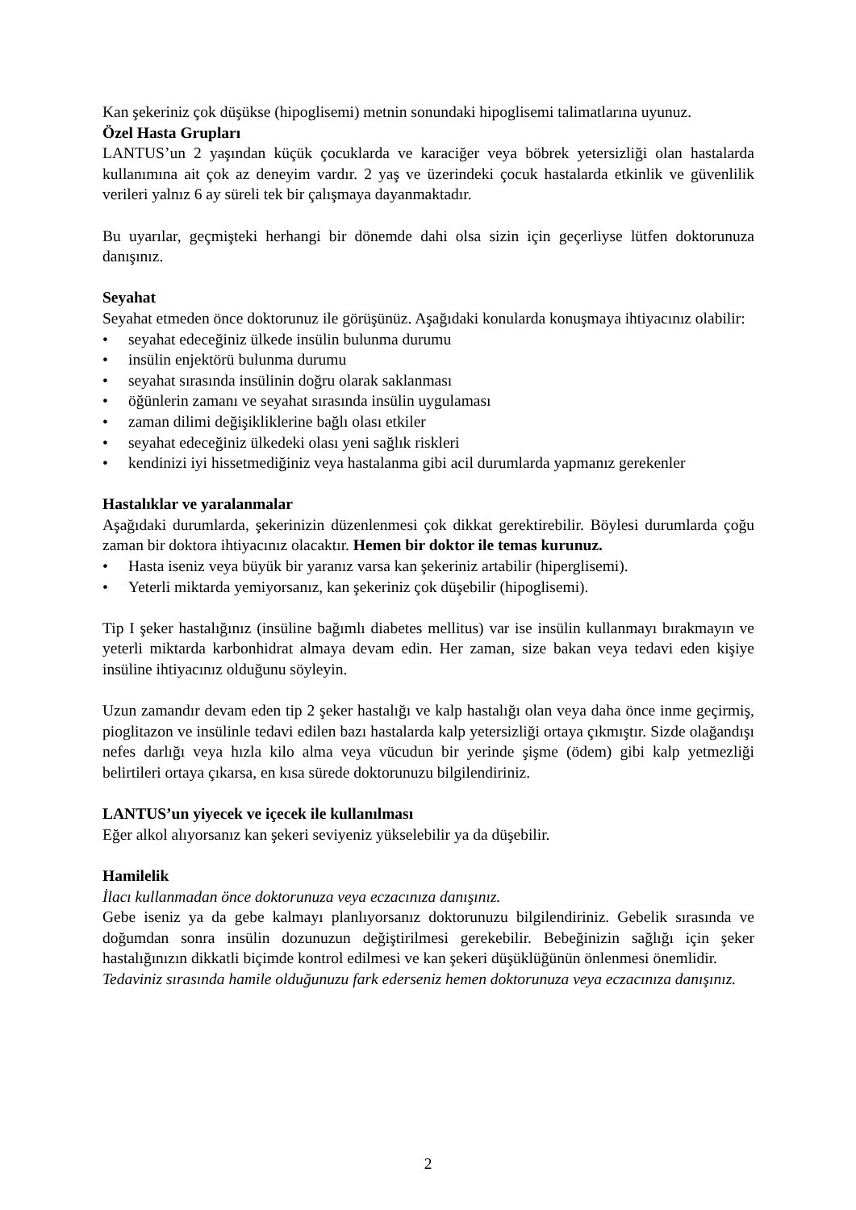Kan şekeriniz çok düşükse (hipoglisemi) metnin sonundaki hipoglisemi talimatlarına uyunuz.
Özel Hasta Grupları
LANTUS’un 2 yaşından küçük çocuklarda ve karaciğer veya böbrek yetersizliği olan hastalarda kullanımına ait çok az deneyim vardır. 2 yaş ve üzerindeki çocuk hastalarda etkinlik ve güvenlilik verileri yalnız 6 ay süreli tek bir çalışmaya dayanmaktadır.
Bu uyarılar, geçmişteki herhangi bir dönemde dahi olsa sizin için geçerliyse lütfen doktorunuza danışınız.
Seyahat
Seyahat etmeden önce doktorunuz ile görüşünüz. Aşağıdaki konularda konuşmaya ihtiyacınız olabilir:
• seyahat edeceğiniz ülkede insülin bulunma durumu
• insülin enjektörü bulunma durumu
• seyahat sırasında insülinin doğru olarak saklanması
• öğünlerin zamanı ve seyahat sırasında insülin uygulaması
• zaman dilimi değişikliklerine bağlı olası etkiler
• seyahat edeceğiniz ülkedeki olası yeni sağlık riskleri
• kendinizi iyi hissetmediğiniz veya hastalanma gibi acil durumlarda yapmanız gerekenler
Hastalıklar ve yaralanmalar
Aşağıdaki durumlarda, şekerinizin düzenlenmesi çok dikkat gerektirebilir. Böylesi durumlarda çoğu zaman bir doktora ihtiyacınız olacaktır. Hemen bir doktor ile temas kurunuz.
• Hasta iseniz veya büyük bir yaranız varsa kan şekeriniz artabilir (hiperglisemi).
• Yeterli miktarda yemiyorsanız, kan şekeriniz çok düşebilir (hipoglisemi).
Tip I şeker hastalığınız (insüline bağımlı diabetes mellitus) var ise insülin kullanmayı bırakmayın ve yeterli miktarda karbonhidrat almaya devam edin. Her zaman, size bakan veya tedavi eden kişiye insüline ihtiyacınız olduğunu söyleyin.
Uzun zamandır devam eden tip 2 şeker hastalığı ve kalp hastalığı olan veya daha önce inme geçirmiş, pioglitazon ve insülinle tedavi edilen bazı hastalarda kalp yetersizliği ortaya çıkmıştır. Sizde olağandışı nefes darlığı veya hızla kilo alma veya vücudun bir yerinde şişme (ödem) gibi kalp yetmezliği belirtileri ortaya çıkarsa, en kısa sürede doktorunuzu bilgilendiriniz.
LANTUS’un yiyecek ve içecek ile kullanılması
Eğer alkol alıyorsanız kan şekeri seviyeniz yükselebilir ya da düşebilir.
Hamilelik
İlacı kullanmadan önce doktorunuza veya eczacınıza danışınız.
Gebe iseniz ya da gebe kalmayı planlıyorsanız doktorunuzu bilgilendiriniz. Gebelik sırasında ve doğumdan sonra insülin dozunuzun değiştirilmesi gerekebilir. Bebeğinizin sağlığı için şeker hastalığınızın dikkatli biçimde kontrol edilmesi ve kan şekeri düşüklüğünün önlenmesi önemlidir.
Tedaviniz sırasında hamile olduğunuzu fark ederseniz hemen doktorunuza veya eczacınıza danışınız.
2